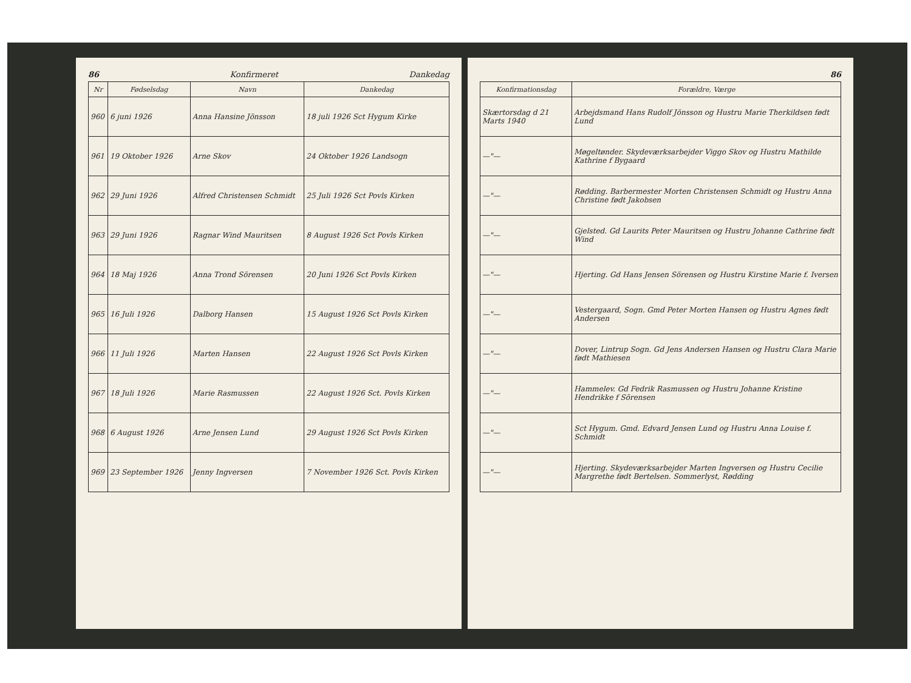86 Konfirmeret Dankedag
| Nr | Fødselsdag | Navn | Dankedag |
| --- | --- | --- | --- |
| 960 | 6 juni 1926 | Anna Hansine Jönsson | 18 juli 1926 Sct Hygum Kirke |
| 961 | 19 Oktober 1926 | Arne Skov | 24 Oktober 1926 Landsogn |
| 962 | 29 Juni 1926 | Alfred Christensen Schmidt | 25 Juli 1926 Sct Povls Kirken |
| 963 | 29 Juni 1926 | Ragnar Wind Mauritsen | 8 August 1926 Sct Povls Kirken |
| 964 | 18 Maj 1926 | Anna Trond Sörensen | 20 Juni 1926 Sct Povls Kirken |
| 965 | 16 Juli 1926 | Dalborg Hansen | 15 August 1926 Sct Povls Kirken |
| 966 | 11 Juli 1926 | Marten Hansen | 22 August 1926 Sct Povls Kirken |
| 967 | 18 Juli 1926 | Marie Rasmussen | 22 August 1926 Sct. Povls Kirken |
| 968 | 6 August 1926 | Arne Jensen Lund | 29 August 1926 Sct Povls Kirken |
| 969 | 23 September 1926 | Jenny Ingversen | 7 November 1926 Sct. Povls Kirken |
86
| Konfirmationsdag | Forældre, Værge |
| --- | --- |
| Skærtorsdag d 21 Marts 1940 | Arbejdsmand Hans Rudolf Jönsson og Hustru Marie Therkildsen født Lund |
| —"— | Møgeltønder. Skydeværksarbejder Viggo Skov og Hustru Mathilde Kathrine f Bygaard |
| —"— | Rødding. Barbermester Morten Christensen Schmidt og Hustru Anna Christine født Jakobsen |
| —"— | Gjelsted. Gd Laurits Peter Mauritsen og Hustru Johanne Cathrine født Wind |
| —"— | Hjerting. Gd Hans Jensen Sörensen og Hustru Kirstine Marie f. Iversen |
| —"— | Vestergaard, Sogn. Gmd Peter Morten Hansen og Hustru Agnes født Andersen |
| —"— | Dover, Lintrup Sogn. Gd Jens Andersen Hansen og Hustru Clara Marie født Mathiesen |
| —"— | Hammelev. Gd Fedrik Rasmussen og Hustru Johanne Kristine Hendrikke f Sörensen |
| —"— | Sct Hygum. Gmd. Edvard Jensen Lund og Hustru Anna Louise f. Schmidt |
| —"— | Hjerting. Skydeværksarbejder Marten Ingversen og Hustru Cecilie Margrethe født Bertelsen. Sommerlyst, Rødding |